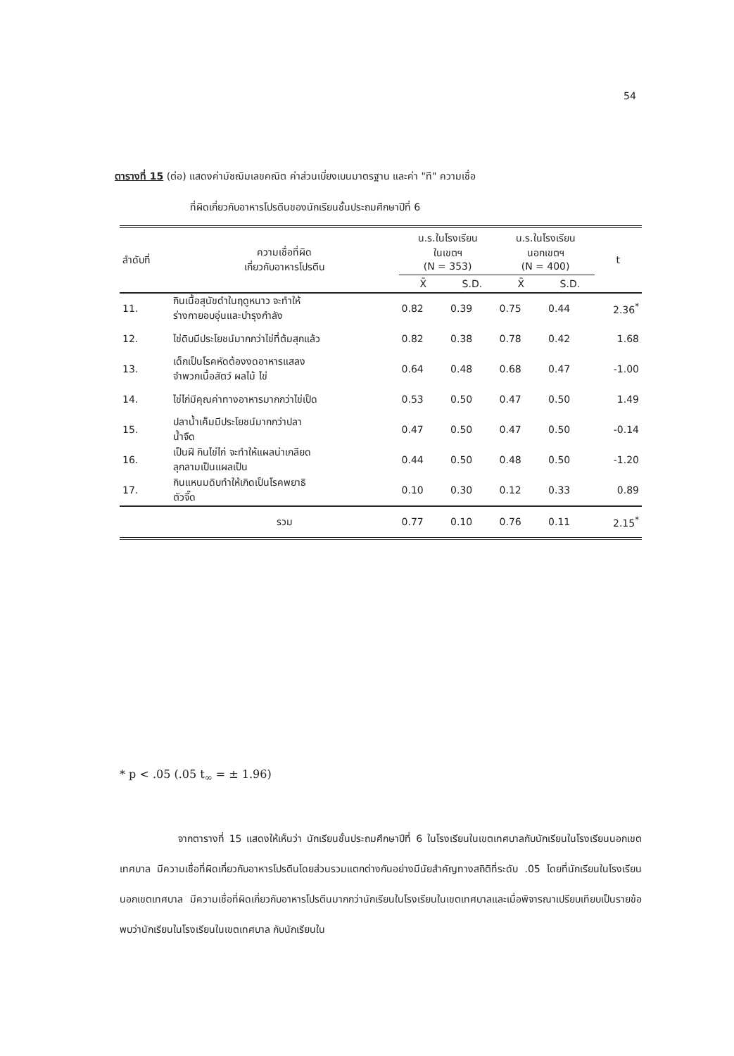54
ตารางที่ 15 (ต่อ) แสดงค่ามัชฌิมเลขคณิต ค่าส่วนเบี่ยงเบนมาตรฐาน และค่า "ที" ความเชื่อ
ที่ผิดเกี่ยวกับอาหารโปรตีนของนักเรียนชั้นประถมศึกษาปีที่ 6
| ลำดับที่ | ความเชื่อที่ผิด เกี่ยวกับอาหารโปรตีน | น.ร.ในโรงเรียน ในเขตฯ (N = 353) | | น.ร.ในโรงเรียน นอกเขตฯ (N = 400) | | t |
| --- | --- | --- | --- | --- | --- | --- |
| | | X̄ | S.D. | X̄ | S.D. | |
| 11. | กินเนื้อสุนัขดำในฤดูหนาว จะทำให้ ร่างกายอบอุ่นและบำรุงกำลัง | 0.82 | 0.39 | 0.75 | 0.44 | 2.36<sup>*</sup> |
| 12. | ไข่ดิบมีประโยชน์มากกว่าไข่ที่ต้มสุกแล้ว | 0.82 | 0.38 | 0.78 | 0.42 | 1.68 |
| 13. | เด็กเป็นโรคหัดต้องงดอาหารแสลง จำพวกเนื้อสัตว์ ผลไม้ ไข่ | 0.64 | 0.48 | 0.68 | 0.47 | -1.00 |
| 14. | ไข่ไก่มีคุณค่าทางอาหารมากกว่าไข่เป็ด | 0.53 | 0.50 | 0.47 | 0.50 | 1.49 |
| 15. | ปลาน้ำเค็มมีประโยชน์มากกว่าปลา น้ำจืด | 0.47 | 0.50 | 0.47 | 0.50 | -0.14 |
| 16. | เป็นฝี กินไข่ไก่ จะทำให้แผลน่าเกลียด ลุกลามเป็นแผลเป็น | 0.44 | 0.50 | 0.48 | 0.50 | -1.20 |
| 17. | กินแหนมดิบทำให้เกิดเป็นโรคพยาธิ ตัวจี๊ด | 0.10 | 0.30 | 0.12 | 0.33 | 0.89 |
| | รวม | 0.77 | 0.10 | 0.76 | 0.11 | 2.15<sup>*</sup> |
* p < .05 (.05 t<sub>∞</sub> = ± 1.96)
จากตารางที่ 15 แสดงให้เห็นว่า นักเรียนชั้นประถมศึกษาปีที่ 6 ในโรงเรียนในเขตเทศบาลกับนักเรียนในโรงเรียนนอกเขตเทศบาล มีความเชื่อที่ผิดเกี่ยวกับอาหารโปรตีนโดยส่วนรวมแตกต่างกันอย่างมีนัยสำคัญทางสถิติที่ระดับ .05 โดยที่นักเรียนในโรงเรียนนอกเขตเทศบาล มีความเชื่อที่ผิดเกี่ยวกับอาหารโปรตีนมากกว่านักเรียนในโรงเรียนในเขตเทศบาลและเมื่อพิจารณาเปรียบเทียบเป็นรายข้อ พบว่านักเรียนในโรงเรียนในเขตเทศบาล กับนักเรียนใน